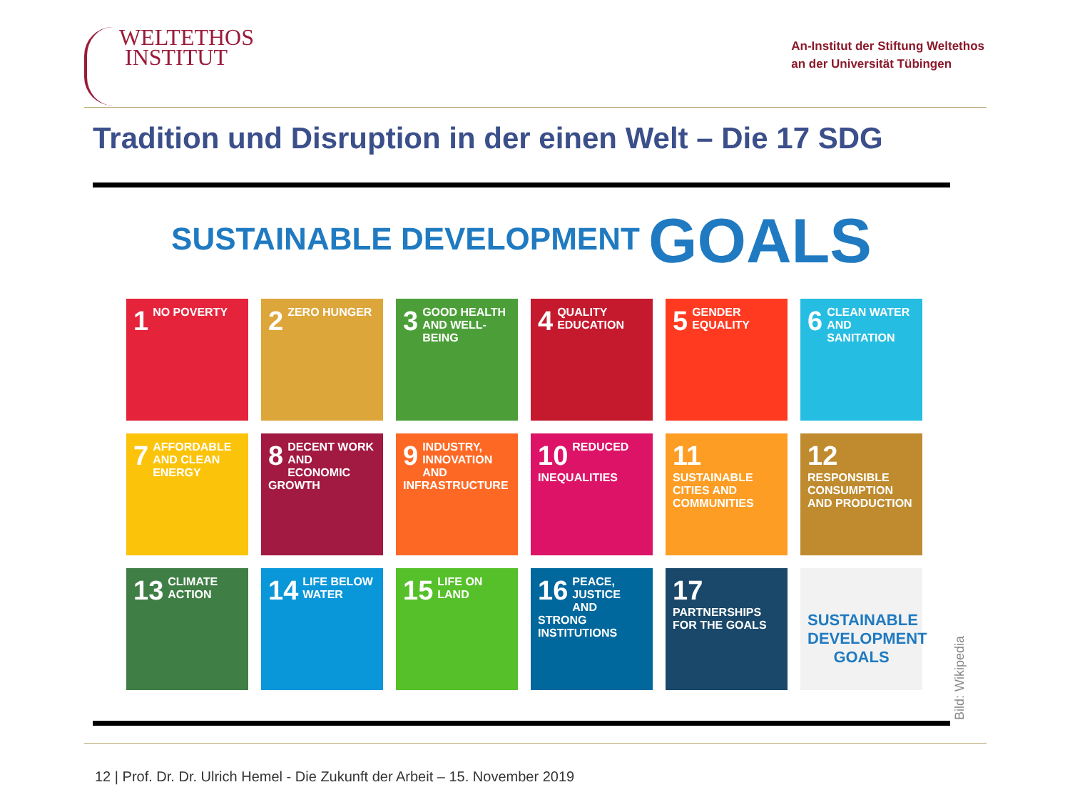WELTETHOS
INSTITUT
An-Institut der Stiftung Weltethos
an der Universität Tübingen
Tradition und Disruption in der einen Welt – Die 17 SDG
SUSTAINABLE DEVELOPMENT GOALS
1 NO POVERTY
2 ZERO HUNGER
3 GOOD HEALTH AND WELL-BEING
4 QUALITY EDUCATION
5 GENDER EQUALITY
6 CLEAN WATER AND SANITATION
7 AFFORDABLE AND CLEAN ENERGY
8 DECENT WORK AND ECONOMIC GROWTH
9 INDUSTRY, INNOVATION AND INFRASTRUCTURE
10 REDUCED INEQUALITIES
11 SUSTAINABLE CITIES AND COMMUNITIES
12 RESPONSIBLE CONSUMPTION AND PRODUCTION
13 CLIMATE ACTION
14 LIFE BELOW WATER
15 LIFE ON LAND
16 PEACE, JUSTICE AND STRONG INSTITUTIONS
17 PARTNERSHIPS FOR THE GOALS
SUSTAINABLE DEVELOPMENT GOALS
Bild: Wikipedia
12 | Prof. Dr. Dr. Ulrich Hemel - Die Zukunft der Arbeit – 15. November 2019